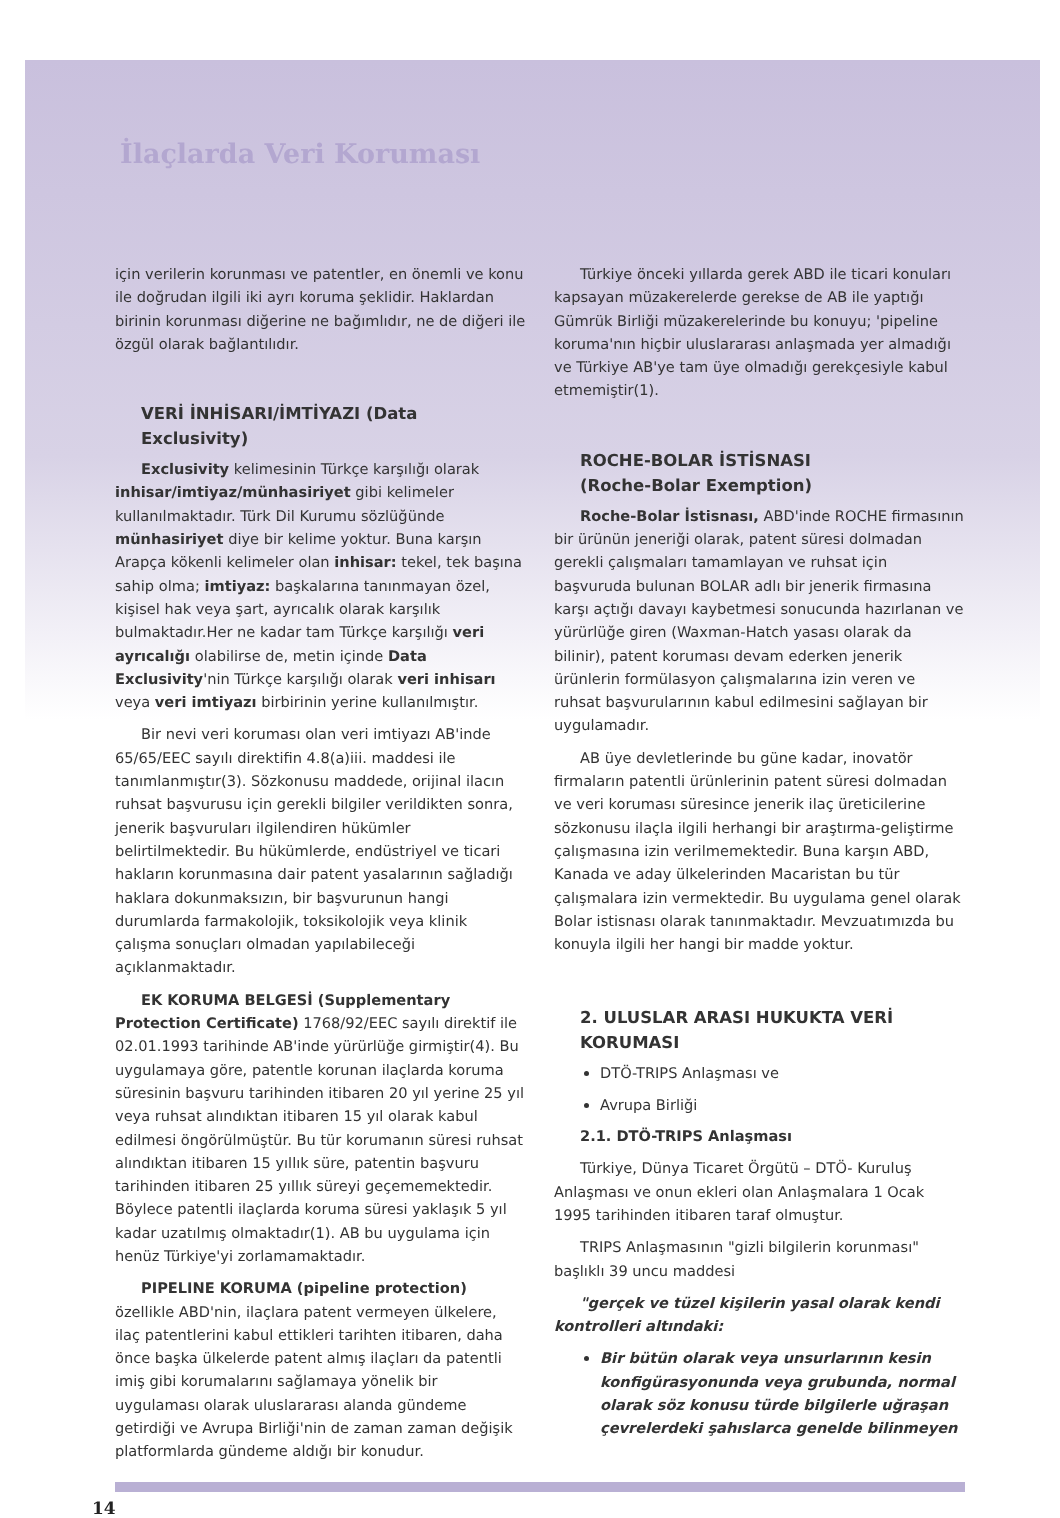İlaçlarda Veri Koruması
için verilerin korunması ve patentler, en önemli ve konu ile doğrudan ilgili iki ayrı koruma şeklidir. Haklardan birinin korunması diğerine ne bağımlıdır, ne de diğeri ile özgül olarak bağlantılıdır.
VERİ İNHİSARI/İMTİYAZI (Data Exclusivity)
Exclusivity kelimesinin Türkçe karşılığı olarak inhisar/imtiyaz/münhasiriyet gibi kelimeler kullanılmaktadır. Türk Dil Kurumu sözlüğünde münhasiriyet diye bir kelime yoktur. Buna karşın Arapça kökenli kelimeler olan inhisar: tekel, tek başına sahip olma; imtiyaz: başkalarına tanınmayan özel, kişisel hak veya şart, ayrıcalık olarak karşılık bulmaktadır.Her ne kadar tam Türkçe karşılığı veri ayrıcalığı olabilirse de, metin içinde Data Exclusivity'nin Türkçe karşılığı olarak veri inhisarı veya veri imtiyazı birbirinin yerine kullanılmıştır.
Bir nevi veri koruması olan veri imtiyazı AB'inde 65/65/EEC sayılı direktifin 4.8(a)iii. maddesi ile tanımlanmıştır(3). Sözkonusu maddede, orijinal ilacın ruhsat başvurusu için gerekli bilgiler verildikten sonra, jenerik başvuruları ilgilendiren hükümler belirtilmektedir. Bu hükümlerde, endüstriyel ve ticari hakların korunmasına dair patent yasalarının sağladığı haklara dokunmaksızın, bir başvurunun hangi durumlarda farmakolojik, toksikolojik veya klinik çalışma sonuçları olmadan yapılabileceği açıklanmaktadır.
EK KORUMA BELGESİ (Supplementary Protection Certificate) 1768/92/EEC sayılı direktif ile 02.01.1993 tarihinde AB'inde yürürlüğe girmiştir(4). Bu uygulamaya göre, patentle korunan ilaçlarda koruma süresinin başvuru tarihinden itibaren 20 yıl yerine 25 yıl veya ruhsat alındıktan itibaren 15 yıl olarak kabul edilmesi öngörülmüştür. Bu tür korumanın süresi ruhsat alındıktan itibaren 15 yıllık süre, patentin başvuru tarihinden itibaren 25 yıllık süreyi geçememektedir. Böylece patentli ilaçlarda koruma süresi yaklaşık 5 yıl kadar uzatılmış olmaktadır(1). AB bu uygulama için henüz Türkiye'yi zorlamamaktadır.
PIPELINE KORUMA (pipeline protection) özellikle ABD'nin, ilaçlara patent vermeyen ülkelere, ilaç patentlerini kabul ettikleri tarihten itibaren, daha önce başka ülkelerde patent almış ilaçları da patentli imiş gibi korumalarını sağlamaya yönelik bir uygulaması olarak uluslararası alanda gündeme getirdiği ve Avrupa Birliği'nin de zaman zaman değişik platformlarda gündeme aldığı bir konudur.
Türkiye önceki yıllarda gerek ABD ile ticari konuları kapsayan müzakerelerde gerekse de AB ile yaptığı Gümrük Birliği müzakerelerinde bu konuyu; 'pipeline koruma'nın hiçbir uluslararası anlaşmada yer almadığı ve Türkiye AB'ye tam üye olmadığı gerekçesiyle kabul etmemiştir(1).
ROCHE-BOLAR İSTİSNASI
(Roche-Bolar Exemption)
Roche-Bolar İstisnası, ABD'inde ROCHE firmasının bir ürünün jeneriği olarak, patent süresi dolmadan gerekli çalışmaları tamamlayan ve ruhsat için başvuruda bulunan BOLAR adlı bir jenerik firmasına karşı açtığı davayı kaybetmesi sonucunda hazırlanan ve yürürlüğe giren (Waxman-Hatch yasası olarak da bilinir), patent koruması devam ederken jenerik ürünlerin formülasyon çalışmalarına izin veren ve ruhsat başvurularının kabul edilmesini sağlayan bir uygulamadır.
AB üye devletlerinde bu güne kadar, inovatör firmaların patentli ürünlerinin patent süresi dolmadan ve veri koruması süresince jenerik ilaç üreticilerine sözkonusu ilaçla ilgili herhangi bir araştırma-geliştirme çalışmasına izin verilmemektedir. Buna karşın ABD, Kanada ve aday ülkelerinden Macaristan bu tür çalışmalara izin vermektedir. Bu uygulama genel olarak Bolar istisnası olarak tanınmaktadır. Mevzuatımızda bu konuyla ilgili her hangi bir madde yoktur.
2. ULUSLAR ARASI HUKUKTA VERİ KORUMASI
DTÖ-TRIPS Anlaşması ve
Avrupa Birliği
2.1. DTÖ-TRIPS Anlaşması
Türkiye, Dünya Ticaret Örgütü – DTÖ- Kuruluş Anlaşması ve onun ekleri olan Anlaşmalara 1 Ocak 1995 tarihinden itibaren taraf olmuştur.
TRIPS Anlaşmasının "gizli bilgilerin korunması" başlıklı 39 uncu maddesi
"gerçek ve tüzel kişilerin yasal olarak kendi kontrolleri altındaki:
Bir bütün olarak veya unsurlarının kesin konfigürasyonunda veya grubunda, normal olarak söz konusu türde bilgilerle uğraşan çevrelerdeki şahıslarca genelde bilinmeyen
14